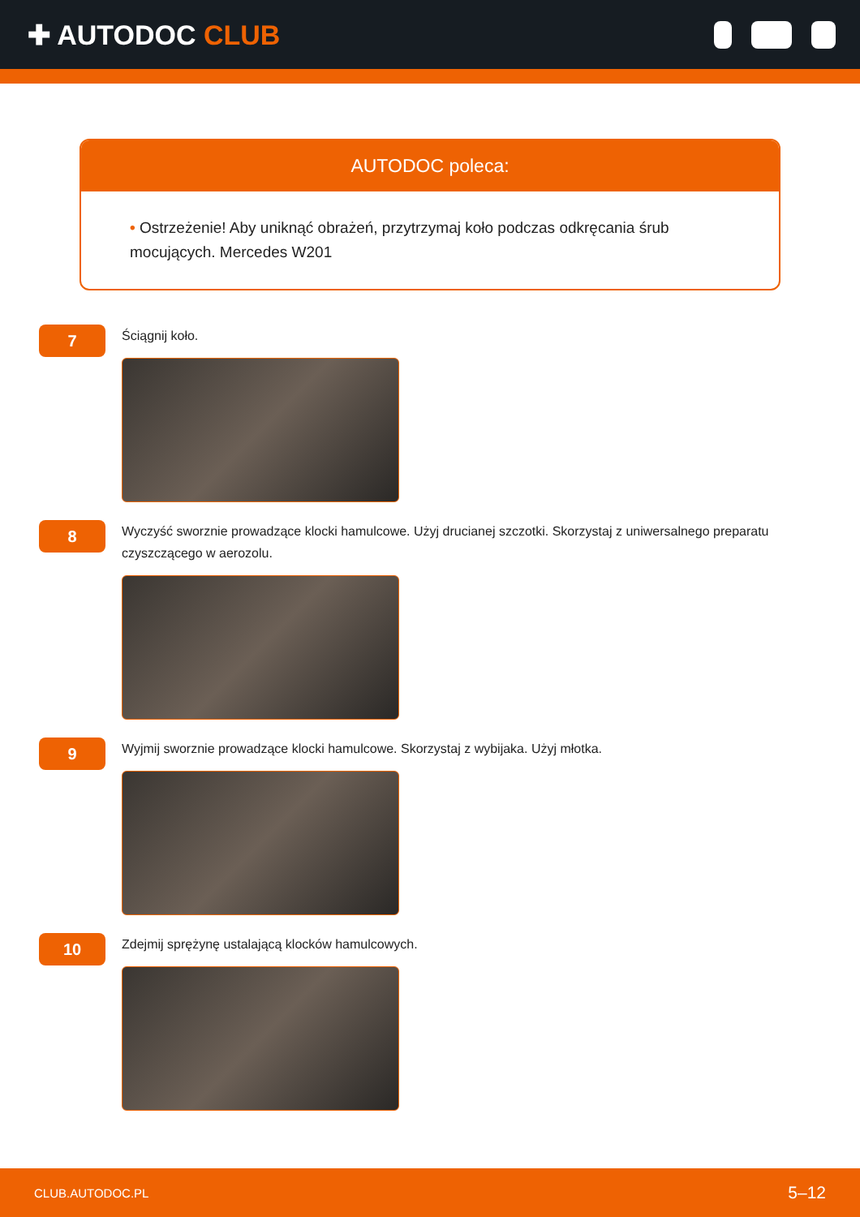✚ AUTODOC CLUB
AUTODOC poleca:
• Ostrzeżenie! Aby uniknąć obrażeń, przytrzymaj koło podczas odkręcania śrub mocujących. Mercedes W201
7
Ściągnij koło.
8
Wyczyść sworznie prowadzące klocki hamulcowe. Użyj drucianej szczotki. Skorzystaj z uniwersalnego preparatu czyszczącego w aerozolu.
9
Wyjmij sworznie prowadzące klocki hamulcowe. Skorzystaj z wybijaka. Użyj młotka.
10
Zdejmij sprężynę ustalającą klocków hamulcowych.
CLUB.AUTODOC.PL 5–12